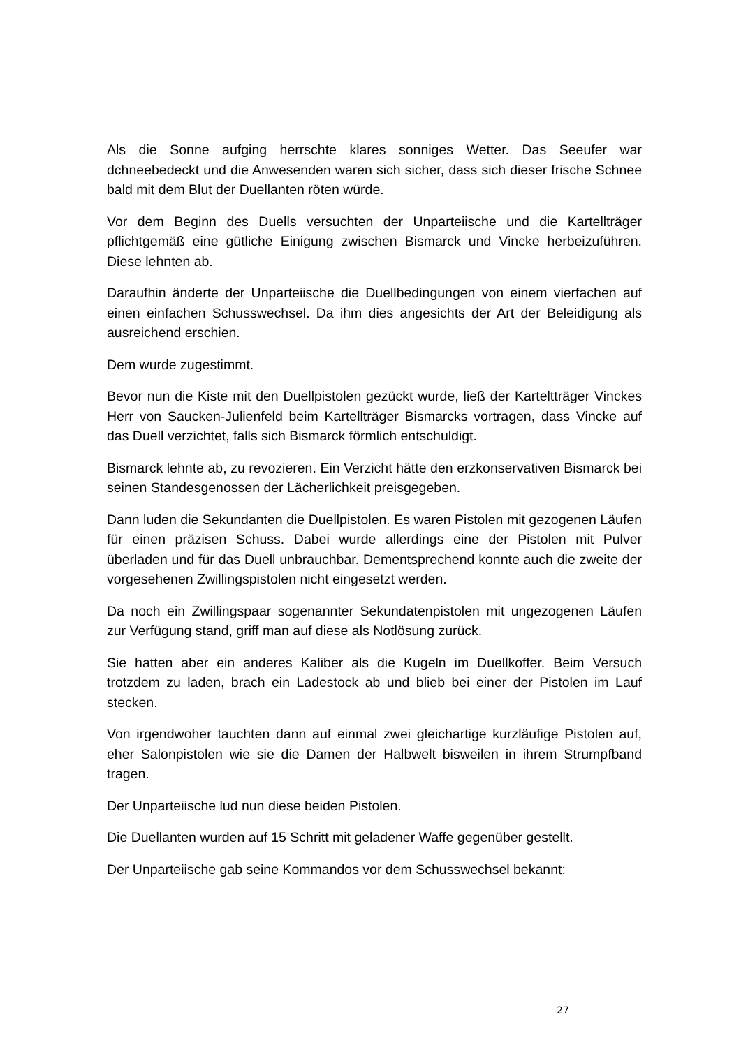Als die Sonne aufging herrschte klares sonniges Wetter. Das Seeufer war dchneebedeckt und die Anwesenden waren sich sicher, dass sich dieser frische Schnee bald mit dem Blut der Duellanten röten würde.
Vor dem Beginn des Duells versuchten der Unparteiische und die Kartellträger pflichtgemäß eine gütliche Einigung zwischen Bismarck und Vincke herbeizuführen. Diese lehnten ab.
Daraufhin änderte der Unparteiische die Duellbedingungen von einem vierfachen auf einen einfachen Schusswechsel. Da ihm dies angesichts der Art der Beleidigung als ausreichend erschien.
Dem wurde zugestimmt.
Bevor nun die Kiste mit den Duellpistolen gezückt wurde, ließ der Karteltträger Vinckes Herr von Saucken-Julienfeld beim Kartellträger Bismarcks vortragen, dass Vincke auf das Duell verzichtet, falls sich Bismarck förmlich entschuldigt.
Bismarck lehnte ab, zu revozieren. Ein Verzicht hätte den erzkonservativen Bismarck bei seinen Standesgenossen der Lächerlichkeit preisgegeben.
Dann luden die Sekundanten die Duellpistolen. Es waren Pistolen mit gezogenen Läufen für einen präzisen Schuss. Dabei wurde allerdings eine der Pistolen mit Pulver überladen und für das Duell unbrauchbar. Dementsprechend konnte auch die zweite der vorgesehenen Zwillingspistolen nicht eingesetzt werden.
Da noch ein Zwillingspaar sogenannter Sekundatenpistolen mit ungezogenen Läufen zur Verfügung stand, griff man auf diese als Notlösung zurück.
Sie hatten aber ein anderes Kaliber als die Kugeln im Duellkoffer. Beim Versuch trotzdem zu laden, brach ein Ladestock ab und blieb bei einer der Pistolen im Lauf stecken.
Von irgendwoher tauchten dann auf einmal zwei gleichartige kurzläufige Pistolen auf, eher Salonpistolen wie sie die Damen der Halbwelt bisweilen in ihrem Strumpfband tragen.
Der Unparteiische lud nun diese beiden Pistolen.
Die Duellanten wurden auf 15 Schritt mit geladener Waffe gegenüber gestellt.
Der Unparteiische gab seine Kommandos vor dem Schusswechsel bekannt:
27